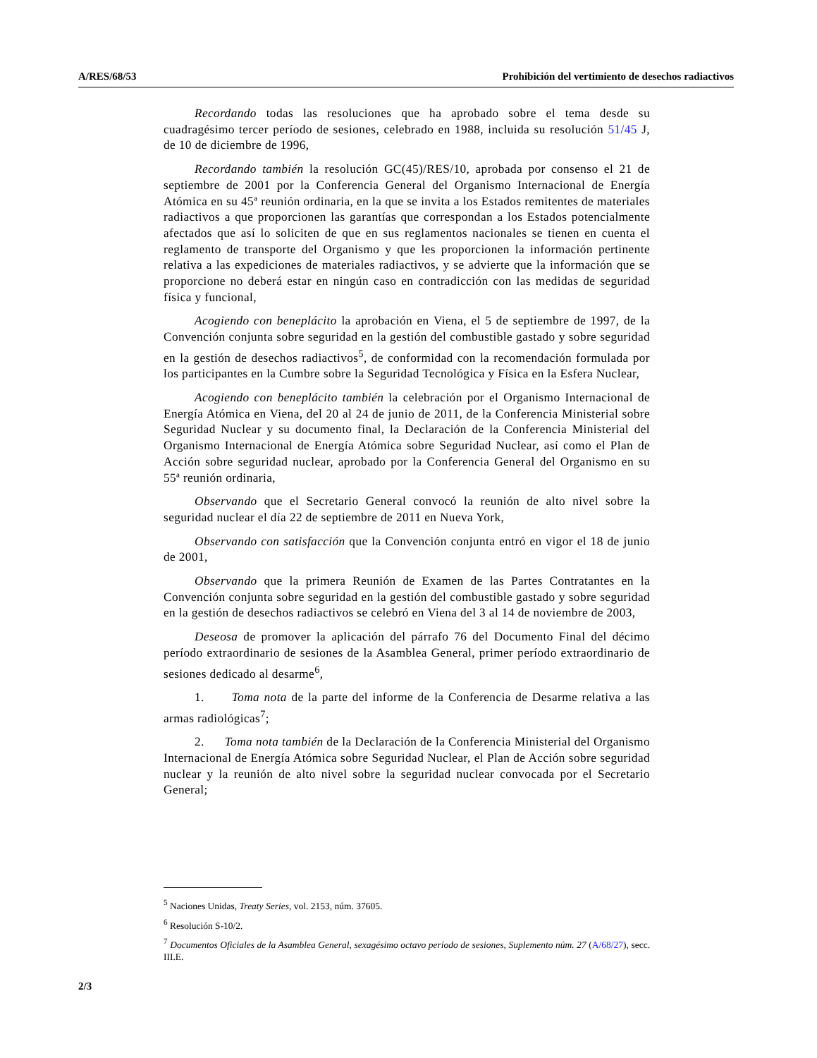A/RES/68/53 Prohibición del vertimiento de desechos radiactivos
Recordando todas las resoluciones que ha aprobado sobre el tema desde su cuadragésimo tercer período de sesiones, celebrado en 1988, incluida su resolución 51/45 J, de 10 de diciembre de 1996,
Recordando también la resolución GC(45)/RES/10, aprobada por consenso el 21 de septiembre de 2001 por la Conferencia General del Organismo Internacional de Energía Atómica en su 45ª reunión ordinaria, en la que se invita a los Estados remitentes de materiales radiactivos a que proporcionen las garantías que correspondan a los Estados potencialmente afectados que así lo soliciten de que en sus reglamentos nacionales se tienen en cuenta el reglamento de transporte del Organismo y que les proporcionen la información pertinente relativa a las expediciones de materiales radiactivos, y se advierte que la información que se proporcione no deberá estar en ningún caso en contradicción con las medidas de seguridad física y funcional,
Acogiendo con beneplácito la aprobación en Viena, el 5 de septiembre de 1997, de la Convención conjunta sobre seguridad en la gestión del combustible gastado y sobre seguridad en la gestión de desechos radiactivos<sup>5</sup>, de conformidad con la recomendación formulada por los participantes en la Cumbre sobre la Seguridad Tecnológica y Física en la Esfera Nuclear,
Acogiendo con beneplácito también la celebración por el Organismo Internacional de Energía Atómica en Viena, del 20 al 24 de junio de 2011, de la Conferencia Ministerial sobre Seguridad Nuclear y su documento final, la Declaración de la Conferencia Ministerial del Organismo Internacional de Energía Atómica sobre Seguridad Nuclear, así como el Plan de Acción sobre seguridad nuclear, aprobado por la Conferencia General del Organismo en su 55ª reunión ordinaria,
Observando que el Secretario General convocó la reunión de alto nivel sobre la seguridad nuclear el día 22 de septiembre de 2011 en Nueva York,
Observando con satisfacción que la Convención conjunta entró en vigor el 18 de junio de 2001,
Observando que la primera Reunión de Examen de las Partes Contratantes en la Convención conjunta sobre seguridad en la gestión del combustible gastado y sobre seguridad en la gestión de desechos radiactivos se celebró en Viena del 3 al 14 de noviembre de 2003,
Deseosa de promover la aplicación del párrafo 76 del Documento Final del décimo período extraordinario de sesiones de la Asamblea General, primer período extraordinario de sesiones dedicado al desarme<sup>6</sup>,
1. Toma nota de la parte del informe de la Conferencia de Desarme relativa a las armas radiológicas<sup>7</sup>;
2. Toma nota también de la Declaración de la Conferencia Ministerial del Organismo Internacional de Energía Atómica sobre Seguridad Nuclear, el Plan de Acción sobre seguridad nuclear y la reunión de alto nivel sobre la seguridad nuclear convocada por el Secretario General;
<sup>5</sup> Naciones Unidas, Treaty Series, vol. 2153, núm. 37605.
<sup>6</sup> Resolución S-10/2.
<sup>7</sup> Documentos Oficiales de la Asamblea General, sexagésimo octavo período de sesiones, Suplemento núm. 27 (A/68/27), secc. III.E.
2/3